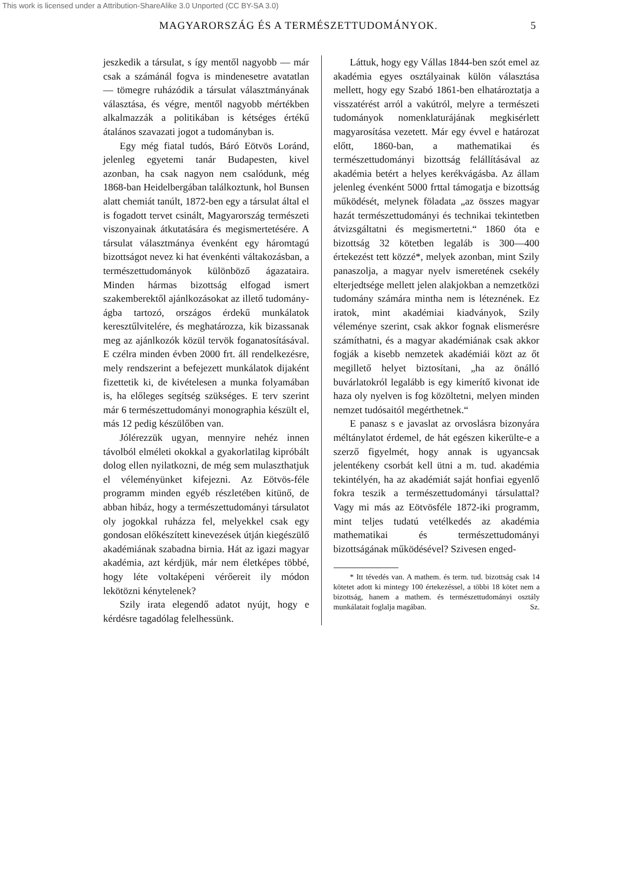This work is licensed under a Attribution-ShareAlike 3.0 Unported (CC BY-SA 3.0)
MAGYARORSZÁG ÉS A TERMÉSZETTUDOMÁNYOK. 5
jeszkedik a társulat, s így mentől nagyobb — már csak a számánál fogva is mindenesetre avatatlan — tömegre ruházódik a társulat választmányának választása, és végre, mentől nagyobb mértékben alkalmazzák a politikában is kétséges értékű átalános szavazati jogot a tudományban is.
Egy még fiatal tudós, Báró Eötvös Loránd, jelenleg egyetemi tanár Budapesten, kivel azonban, ha csak nagyon nem csalódunk, még 1868-ban Heidelbergában találkoztunk, hol Bunsen alatt chemiát tanúlt, 1872-ben egy a társulat által el is fogadott tervet csinált, Magyarország természeti viszonyainak átkutatására és megismertetésére. A társulat választmánya évenként egy háromtagú bizottságot nevez ki hat évenkénti váltakozásban, a természettudományok különböző ágazataira. Minden hármas bizottság elfogad ismert szakemberektől ajánlkozásokat az illető tudomány-ágba tartozó, országos érdekű munkálatok keresztűlvitelére, és meghatározza, kik bizassanak meg az ajánlkozók közül tervök foganatosításával. E czélra minden évben 2000 frt. áll rendelkezésre, mely rendszerint a befejezett munkálatok dijaként fizettetik ki, de kivételesen a munka folyamában is, ha előleges segítség szükséges. E terv szerint már 6 természettudományi monographia készült el, más 12 pedig készülőben van.
Jólérezzük ugyan, mennyire nehéz innen távolból elméleti okokkal a gyakorlatilag kipróbált dolog ellen nyilatkozni, de még sem mulaszthatjuk el véleményünket kifejezni. Az Eötvös-féle programm minden egyéb részletében kitünő, de abban hibáz, hogy a természettudományi társulatot oly jogokkal ruházza fel, melyekkel csak egy gondosan előkészített kinevezések útján kiegészülő akadémiának szabadna birnia. Hát az igazi magyar akadémia, azt kérdjük, már nem életképes többé, hogy léte voltaképeni vérőereit ily módon lekötözni kénytelenek?
Szily irata elegendő adatot nyújt, hogy e kérdésre tagadólag felelhessünk.
Láttuk, hogy egy Vállas 1844-ben szót emel az akadémia egyes osztályainak külön választása mellett, hogy egy Szabó 1861-ben elhatároztatja a visszatérést arról a vakútról, melyre a természeti tudományok nomenklaturájának megkisérlett magyarosítása vezetett. Már egy évvel e határozat előtt, 1860-ban, a mathematikai és természettudományi bizottság felállításával az akadémia betért a helyes kerékvágásba. Az állam jelenleg évenként 5000 frttal támogatja e bizottság működését, melynek föladata „az összes magyar hazát természettudományi és technikai tekintetben átvizsgáltatni és megismertetni.“ 1860 óta e bizottság 32 kötetben legaláb is 300—400 értekezést tett közzé*, melyek azonban, mint Szily panaszolja, a magyar nyelv ismeretének csekély elterjedtsége mellett jelen alakjokban a nemzetközi tudomány számára mintha nem is léteznének. Ez iratok, mint akadémiai kiadványok, Szily véleménye szerint, csak akkor fognak elismerésre számíthatni, és a magyar akadémiának csak akkor fogják a kisebb nemzetek akadémiái közt az őt megillető helyet biztosítani, „ha az önálló buvárlatokról legalább is egy kimerítő kivonat ide haza oly nyelven is fog közöltetni, melyen minden nemzet tudósaitól megérthetnek.“
E panasz s e javaslat az orvoslásra bizonyára méltánylatot érdemel, de hát egészen kikerülte-e a szerző figyelmét, hogy annak is ugyancsak jelentékeny csorbát kell ütni a m. tud. akadémia tekintélyén, ha az akadémiát saját honfiai egyenlő fokra teszik a természettudományi társulattal? Vagy mi más az Eötvösféle 1872-iki programm, mint teljes tudatú vetélkedés az akadémia mathematikai és természettudományi bizottságának működésével? Szivesen enged-
* Itt tévedés van. A mathem. és term. tud. bizottság csak 14 kötetet adott ki mintegy 100 értekezéssel, a többi 18 kötet nem a bizottság, hanem a mathem. és természettudományi osztály munkálatait foglalja magában. Sz.